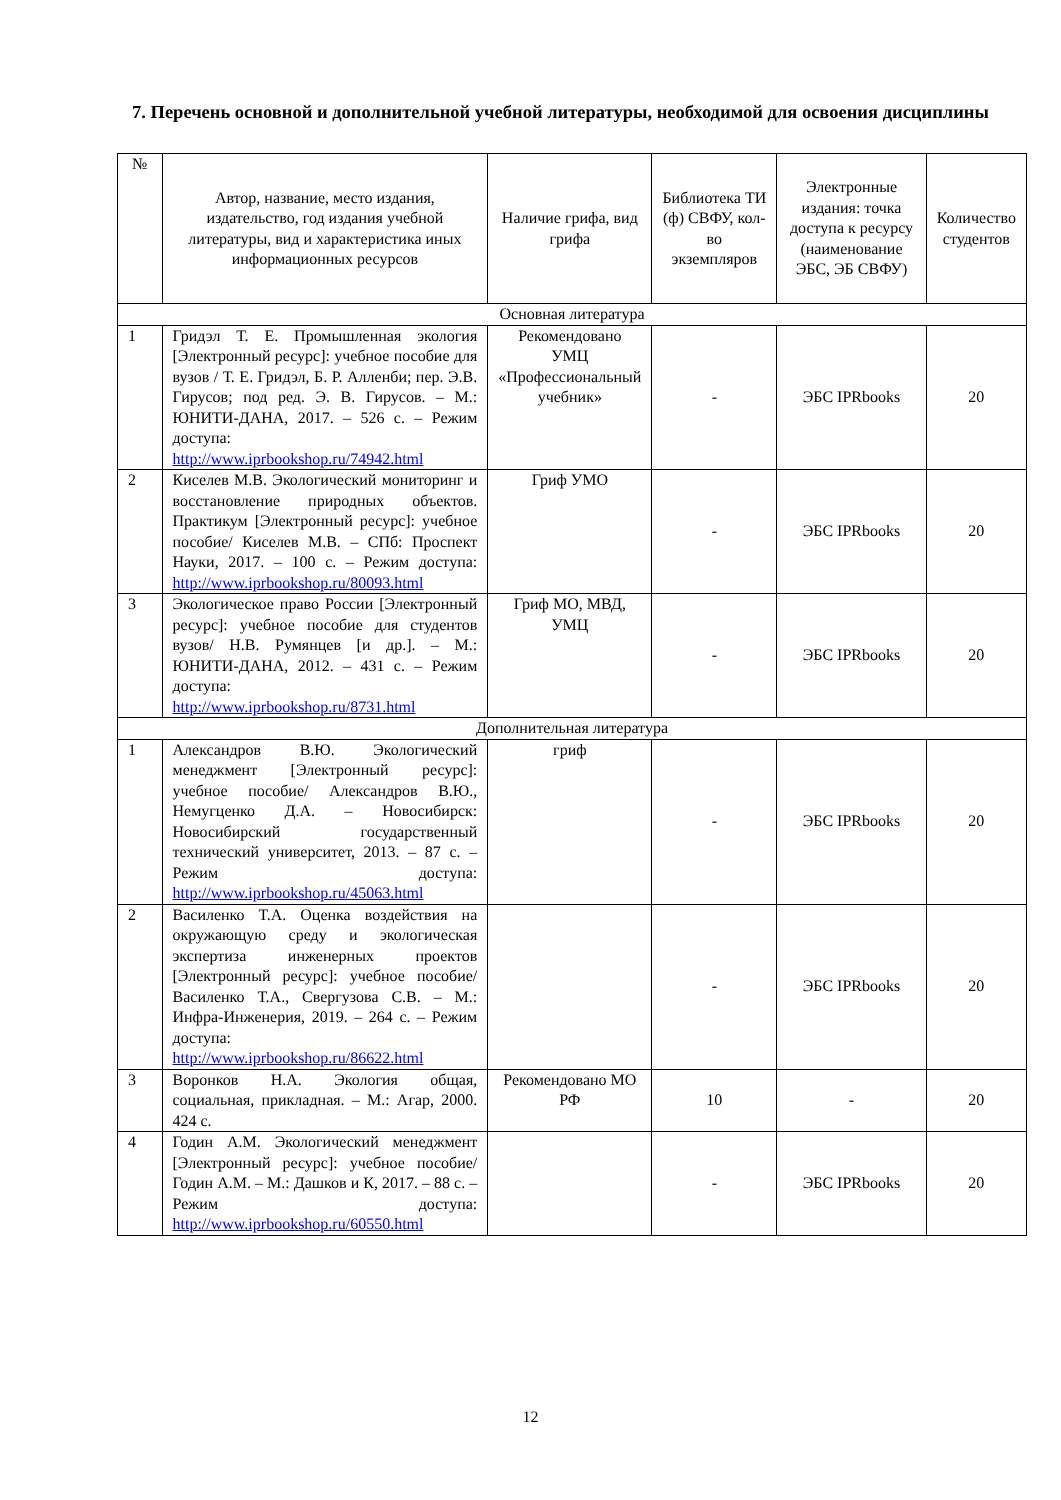7. Перечень основной и дополнительной учебной литературы, необходимой для освоения дисциплины
| № | Автор, название, место издания, издательство, год издания учебной литературы, вид и характеристика иных информационных ресурсов | Наличие грифа, вид грифа | Библиотека ТИ (ф) СВФУ, кол-во экземпляров | Электронные издания: точка доступа к ресурсу (наименование ЭБС, ЭБ СВФУ) | Количество студентов |
| --- | --- | --- | --- | --- | --- |
| Основная литература | | | | | |
| 1 | Гридэл Т. Е. Промышленная экология [Электронный ресурс]: учебное пособие для вузов / Т. Е. Гридэл, Б. Р. Алленби; пер. Э.В. Гирусов; под ред. Э. В. Гирусов. – М.: ЮНИТИ-ДАНА, 2017. – 526 с. – Режим доступа: http://www.iprbookshop.ru/74942.html | Рекомендовано УМЦ «Профессиональный учебник» | - | ЭБС IPRbooks | 20 |
| 2 | Киселев М.В. Экологический мониторинг и восстановление природных объектов. Практикум [Электронный ресурс]: учебное пособие/ Киселев М.В. – СПб: Проспект Науки, 2017. – 100 с. – Режим доступа: http://www.iprbookshop.ru/80093.html | Гриф УМО | - | ЭБС IPRbooks | 20 |
| 3 | Экологическое право России [Электронный ресурс]: учебное пособие для студентов вузов/ Н.В. Румянцев [и др.]. – М.: ЮНИТИ-ДАНА, 2012. – 431 с. – Режим доступа: http://www.iprbookshop.ru/8731.html | Гриф МО, МВД, УМЦ | - | ЭБС IPRbooks | 20 |
| Дополнительная литература | | | | | |
| 1 | Александров В.Ю. Экологический менеджмент [Электронный ресурс]: учебное пособие/ Александров В.Ю., Немугценко Д.А. – Новосибирск: Новосибирский государственный технический университет, 2013. – 87 с. – Режим доступа: http://www.iprbookshop.ru/45063.html | гриф | - | ЭБС IPRbooks | 20 |
| 2 | Василенко Т.А. Оценка воздействия на окружающую среду и экологическая экспертиза инженерных проектов [Электронный ресурс]: учебное пособие/ Василенко Т.А., Свергузова С.В. – М.: Инфра-Инженерия, 2019. – 264 с. – Режим доступа: http://www.iprbookshop.ru/86622.html | | - | ЭБС IPRbooks | 20 |
| 3 | Воронков Н.А. Экология общая, социальная, прикладная. – М.: Агар, 2000. 424 с. | Рекомендовано МО РФ | 10 | - | 20 |
| 4 | Годин А.М. Экологический менеджмент [Электронный ресурс]: учебное пособие/ Годин А.М. – М.: Дашков и К, 2017. – 88 с. – Режим доступа: http://www.iprbookshop.ru/60550.html | | - | ЭБС IPRbooks | 20 |
12